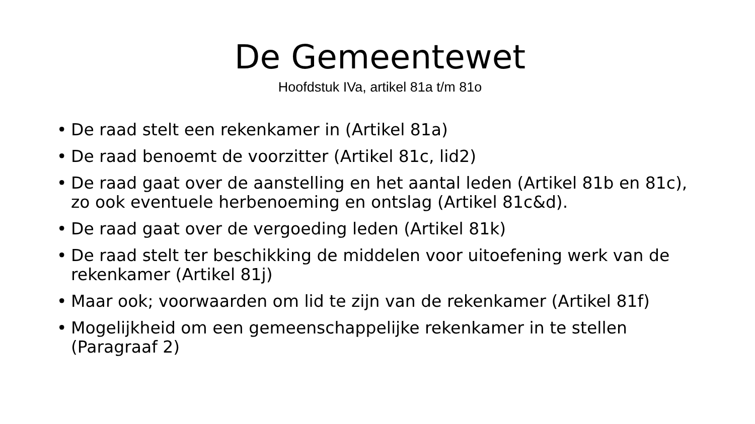De Gemeentewet
Hoofdstuk IVa, artikel 81a t/m 81o
• De raad stelt een rekenkamer in (Artikel 81a)
• De raad benoemt de voorzitter (Artikel 81c, lid2)
• De raad gaat over de aanstelling en het aantal leden (Artikel 81b en 81c), zo ook eventuele herbenoeming en ontslag (Artikel 81c&d).
• De raad gaat over de vergoeding leden (Artikel 81k)
• De raad stelt ter beschikking de middelen voor uitoefening werk van de rekenkamer (Artikel 81j)
• Maar ook; voorwaarden om lid te zijn van de rekenkamer (Artikel 81f)
• Mogelijkheid om een gemeenschappelijke rekenkamer in te stellen (Paragraaf 2)